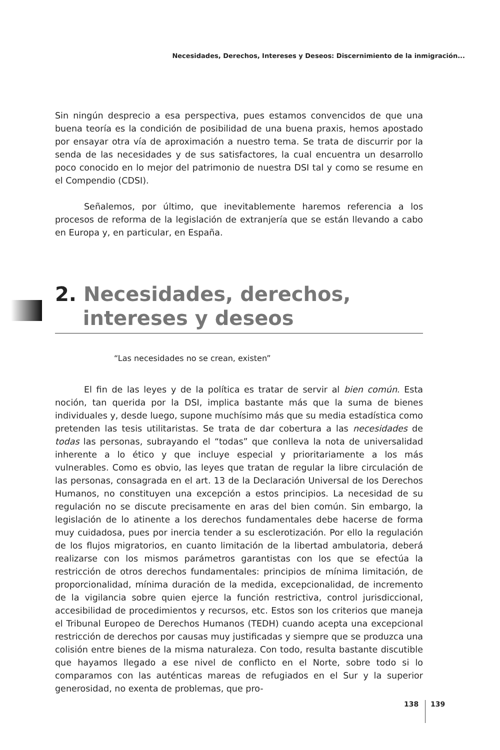Necesidades, Derechos, Intereses y Deseos: Discernimiento de la inmigración...
Sin ningún desprecio a esa perspectiva, pues estamos convencidos de que una buena teoría es la condición de posibilidad de una buena praxis, hemos apostado por ensayar otra vía de aproximación a nuestro tema. Se trata de discurrir por la senda de las necesidades y de sus satisfactores, la cual encuentra un desarrollo poco conocido en lo mejor del patrimonio de nuestra DSI tal y como se resume en el Compendio (CDSI).
Señalemos, por último, que inevitablemente haremos referencia a los procesos de reforma de la legislación de extranjería que se están llevando a cabo en Europa y, en particular, en España.
2. Necesidades, derechos,
intereses y deseos
“Las necesidades no se crean, existen”
El fin de las leyes y de la política es tratar de servir al bien común. Esta noción, tan querida por la DSI, implica bastante más que la suma de bienes individuales y, desde luego, supone muchísimo más que su media estadística como pretenden las tesis utilitaristas. Se trata de dar cobertura a las necesidades de todas las personas, subrayando el “todas” que conlleva la nota de universalidad inherente a lo ético y que incluye especial y prioritariamente a los más vulnerables. Como es obvio, las leyes que tratan de regular la libre circulación de las personas, consagrada en el art. 13 de la Declaración Universal de los Derechos Humanos, no constituyen una excepción a estos principios. La necesidad de su regulación no se discute precisamente en aras del bien común. Sin embargo, la legislación de lo atinente a los derechos fundamentales debe hacerse de forma muy cuidadosa, pues por inercia tender a su esclerotización. Por ello la regulación de los flujos migratorios, en cuanto limitación de la libertad ambulatoria, deberá realizarse con los mismos parámetros garantistas con los que se efectúa la restricción de otros derechos fundamentales: principios de mínima limitación, de proporcionalidad, mínima duración de la medida, excepcionalidad, de incremento de la vigilancia sobre quien ejerce la función restrictiva, control jurisdiccional, accesibilidad de procedimientos y recursos, etc. Estos son los criterios que maneja el Tribunal Europeo de Derechos Humanos (TEDH) cuando acepta una excepcional restricción de derechos por causas muy justificadas y siempre que se produzca una colisión entre bienes de la misma naturaleza. Con todo, resulta bastante discutible que hayamos llegado a ese nivel de conflicto en el Norte, sobre todo si lo comparamos con las auténticas mareas de refugiados en el Sur y la superior generosidad, no exenta de problemas, que pro-
138 139